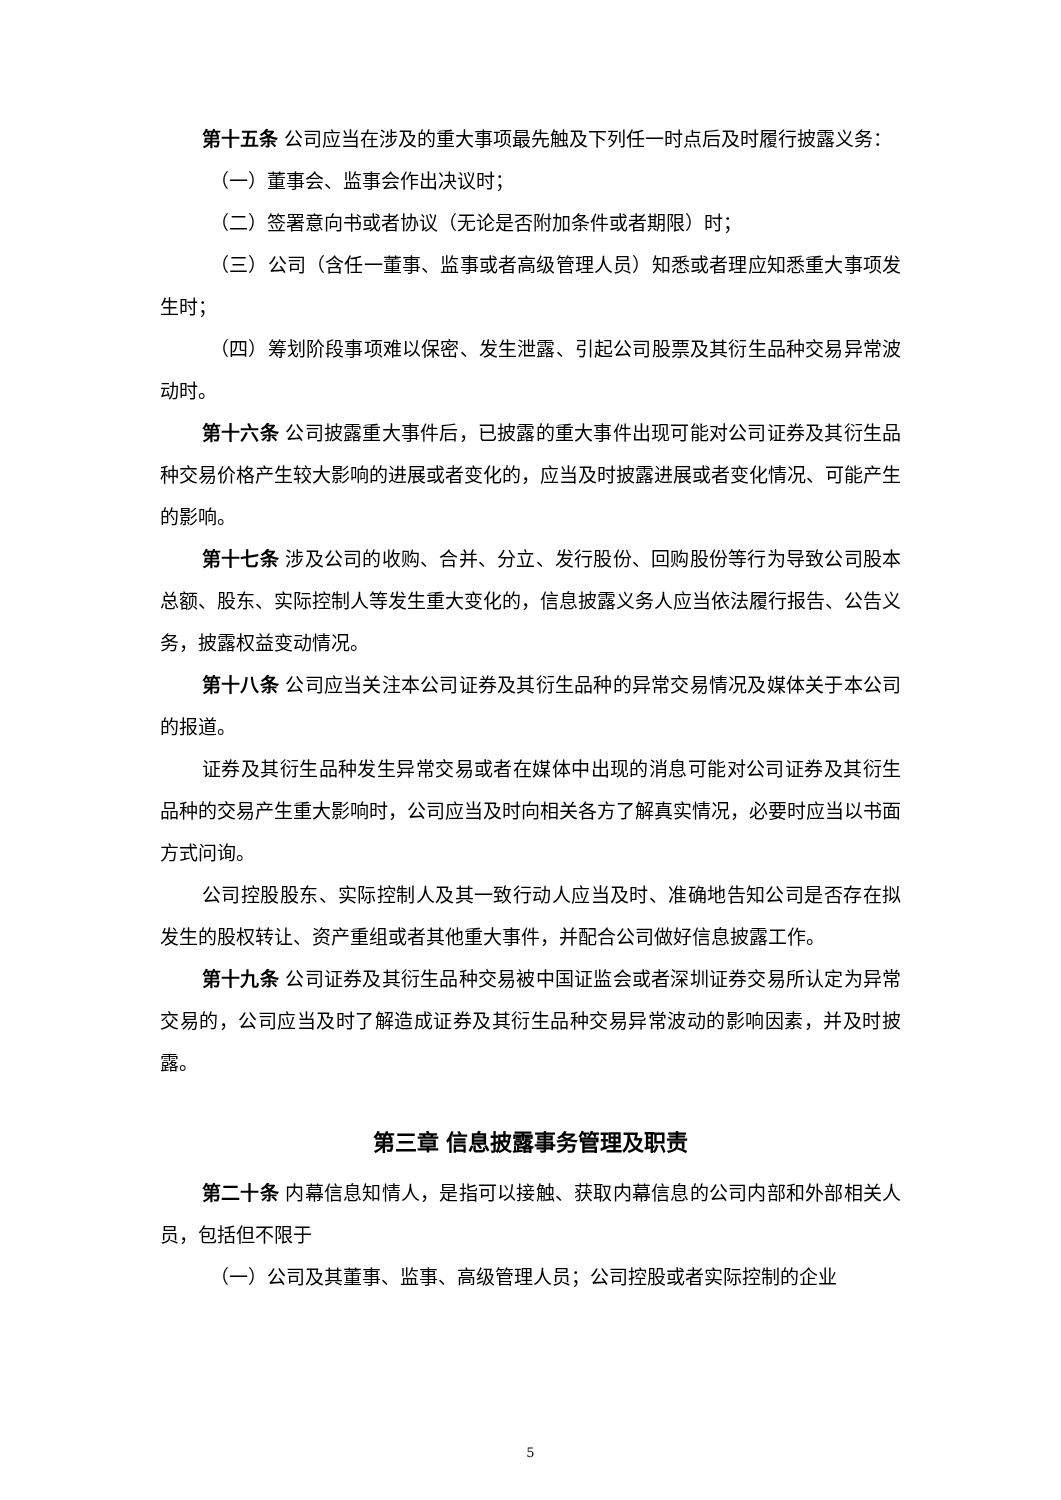第十五条 公司应当在涉及的重大事项最先触及下列任一时点后及时履行披露义务：
（一）董事会、监事会作出决议时；
（二）签署意向书或者协议（无论是否附加条件或者期限）时；
（三）公司（含任一董事、监事或者高级管理人员）知悉或者理应知悉重大事项发生时；
（四）筹划阶段事项难以保密、发生泄露、引起公司股票及其衍生品种交易异常波动时。
第十六条 公司披露重大事件后，已披露的重大事件出现可能对公司证券及其衍生品种交易价格产生较大影响的进展或者变化的，应当及时披露进展或者变化情况、可能产生的影响。
第十七条 涉及公司的收购、合并、分立、发行股份、回购股份等行为导致公司股本总额、股东、实际控制人等发生重大变化的，信息披露义务人应当依法履行报告、公告义务，披露权益变动情况。
第十八条 公司应当关注本公司证券及其衍生品种的异常交易情况及媒体关于本公司的报道。
证券及其衍生品种发生异常交易或者在媒体中出现的消息可能对公司证券及其衍生品种的交易产生重大影响时，公司应当及时向相关各方了解真实情况，必要时应当以书面方式问询。
公司控股股东、实际控制人及其一致行动人应当及时、准确地告知公司是否存在拟发生的股权转让、资产重组或者其他重大事件，并配合公司做好信息披露工作。
第十九条 公司证券及其衍生品种交易被中国证监会或者深圳证券交易所认定为异常交易的，公司应当及时了解造成证券及其衍生品种交易异常波动的影响因素，并及时披露。
第三章 信息披露事务管理及职责
第二十条 内幕信息知情人，是指可以接触、获取内幕信息的公司内部和外部相关人员，包括但不限于
（一）公司及其董事、监事、高级管理人员；公司控股或者实际控制的企业
5